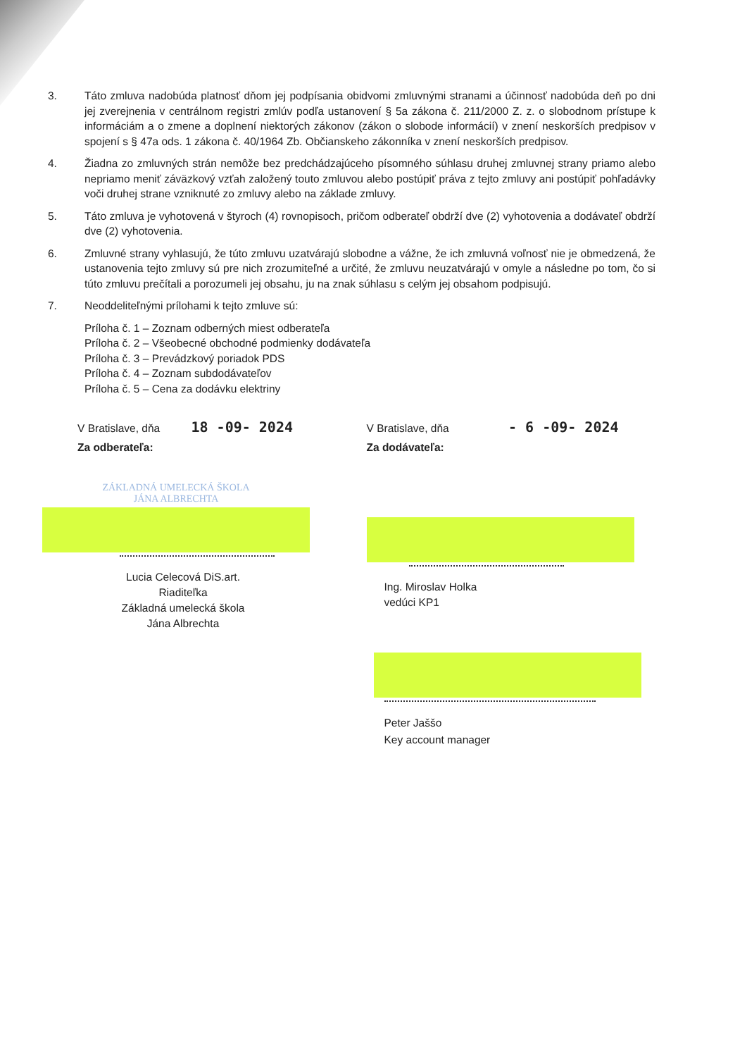3. Táto zmluva nadobúda platnosť dňom jej podpísania obidvomi zmluvnými stranami a účinnosť nadobúda deň po dni jej zverejnenia v centrálnom registri zmlúv podľa ustanovení § 5a zákona č. 211/2000 Z. z. o slobodnom prístupe k informáciám a o zmene a doplnení niektorých zákonov (zákon o slobode informácií) v znení neskorších predpisov v spojení s § 47a ods. 1 zákona č. 40/1964 Zb. Občianskeho zákonníka v znení neskorších predpisov.
4. Žiadna zo zmluvných strán nemôže bez predchádzajúceho písomného súhlasu druhej zmluvnej strany priamo alebo nepriamo meniť záväzkový vzťah založený touto zmluvou alebo postúpiť práva z tejto zmluvy ani postúpiť pohľadávky voči druhej strane vzniknuté zo zmluvy alebo na základe zmluvy.
5. Táto zmluva je vyhotovená v štyroch (4) rovnopisoch, pričom odberateľ obdrží dve (2) vyhotovenia a dodávateľ obdrží dve (2) vyhotovenia.
6. Zmluvné strany vyhlasujú, že túto zmluvu uzatvárajú slobodne a vážne, že ich zmluvná voľnosť nie je obmedzená, že ustanovenia tejto zmluvy sú pre nich zrozumiteľné a určité, že zmluvu neuzatvárajú v omyle a následne po tom, čo si túto zmluvu prečítali a porozumeli jej obsahu, ju na znak súhlasu s celým jej obsahom podpisujú.
7. Neoddeliteľnými prílohami k tejto zmluve sú:
Príloha č. 1 – Zoznam odberných miest odberateľa
Príloha č. 2 – Všeobecné obchodné podmienky dodávateľa
Príloha č. 3 – Prevádzkový poriadok PDS
Príloha č. 4 – Zoznam subdodávateľov
Príloha č. 5 – Cena za dodávku elektriny
V Bratislave, dňa 18 -09- 2024
Za odberateľa:
ZÁKLADNÁ UMELECKÁ ŠKOLA
JÁNA ALBRECHTA
Lucia Celecová DiS.art.
Riaditeľka
Základná umelecká škola
Jána Albrechta
V Bratislave, dňa - 6 -09- 2024
Za dodávateľa:
Ing. Miroslav Holka
vedúci KP1
Peter Jaššo
Key account manager